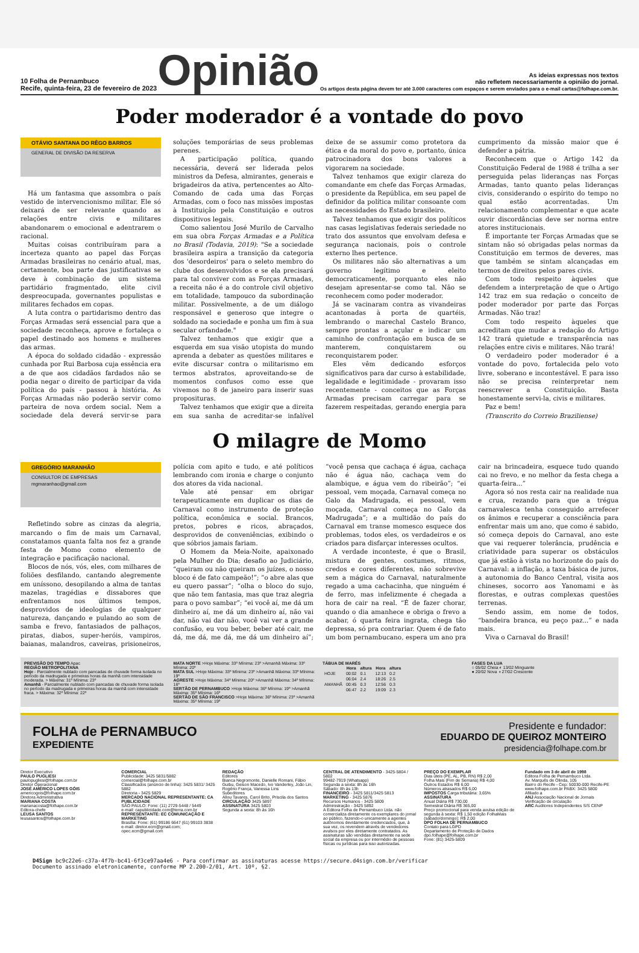10 Folha de Pernambuco
Recife, quinta-feira, 23 de fevereiro de 2023
Opinião
As ideias expressas nos textos
não refletem necessariamente a opinião do jornal.
Os artigos desta página devem ter até 3.000 caracteres com espaços e serem enviados para o e-mail cartas@folhape.com.br.
Poder moderador é a vontade do povo
OTÁVIO SANTANA DO RÊGO BARROS
GENERAL DE DIVISÃO DA RESERVA
Há um fantasma que assombra o país vestido de intervencionismo militar. Ele só deixará de ser relevante quando as relações entre civis e militares abandonarem o emocional e adentrarem o racional.
Muitas coisas contribuíram para a incerteza quanto ao papel das Forças Armadas brasileiras no cenário atual, mas, certamente, boa parte das justificativas se deve à combinação de um sistema partidário fragmentado, elite civil despreocupada, governantes populistas e militares fechados em copas.
A luta contra o partidarismo dentro das Forças Armadas será essencial para que a sociedade reconheça, aprove e fortaleça o papel destinado aos homens e mulheres das armas.
A época do soldado cidadão - expressão cunhada por Rui Barbosa cuja essência era a de que aos cidadãos fardados não se podia negar o direito de participar da vida política do país - passou à história. As Forças Armadas não poderão servir como parteira de nova ordem social. Nem a sociedade dela deverá servir-se para soluções temporárias de seus problemas perenes.
A participação política, quando necessária, deverá ser liderada pelos ministros da Defesa, almirantes, generais e brigadeiros da ativa, pertencentes ao Alto-Comando de cada uma das Forças Armadas, com o foco nas missões impostas à Instituição pela Constituição e outros dispositivos legais.
Como salientou José Murilo de Carvalho em sua obra Forças Armadas e a Política no Brasil (Todavia, 2019): "Se a sociedade brasileira aspira a transição da categoria dos 'desordeiros' para o seleto membro do clube dos desenvolvidos e se ela precisará para tal conviver com as Forças Armadas, a receita não é a do controle civil objetivo em totalidade, tampouco da subordinação militar. Possivelmente, a de um diálogo responsável e generoso que integre o soldado na sociedade e ponha um fim à sua secular orfandade."
Talvez tenhamos que exigir que a esquerda em sua visão utopista do mundo aprenda a debater as questões militares e evite discursar contra o militarismo em termos abstratos, aproveitando-se de momentos confusos como esse que vivemos no 8 de janeiro para inserir suas proposituras.
Talvez tenhamos que exigir que a direita em sua sanha de acreditar-se infalível deixe de se assumir como protetora da ética e da moral do povo e, portanto, única patrocinadora dos bons valores a vigorarem na sociedade.
Talvez tenhamos que exigir clareza do comandante em chefe das Forças Armadas, o presidente da República, em seu papel de definidor da política militar consoante com as necessidades do Estado brasileiro.
Talvez tenhamos que exigir dos políticos nas casas legislativas federais seriedade no trato dos assuntos que envolvam defesa e segurança nacionais, pois o controle externo lhes pertence.
Os militares não são alternativas a um governo legítimo e eleito democraticamente, porquanto eles não desejam apresentar-se como tal. Não se reconhecem como poder moderador.
Já se vacinaram contra as vivandeiras acantonadas à porta de quartéis, lembrando o marechal Castelo Branco, sempre prontas a açular e indicar um caminho de confrontação em busca de se manterem, conquistarem ou reconquistarem poder.
Eles vêm dedicando esforços significativos para dar curso à estabilidade, legalidade e legitimidade - provaram isso recentemente - conceitos que as Forças Armadas precisam carregar para se fazerem respeitadas, gerando energia para cumprimento da missão maior que é defender a pátria.
Reconhecem que o Artigo 142 da Constituição Federal de 1988 é trilha a ser perseguida pelas lideranças nas Forças Armadas, tanto quanto pelas lideranças civis, considerando o espírito do tempo no qual estão acorrentadas. Um relacionamento complementar e que acate ouvir discordâncias deve ser norma entre atores institucionais.
É importante ter Forças Armadas que se sintam não só obrigadas pelas normas da Constituição em termos de deveres, mas que também se sintam alcançadas em termos de direitos pelos pares civis.
Com todo respeito àqueles que defendem a interpretação de que o Artigo 142 traz em sua redação o conceito de poder moderador por parte das Forças Armadas. Não traz!
Com todo respeito àqueles que acreditam que mudar a redação do Artigo 142 trará quietude e transparência nas relações entre civis e militares. Não trará!
O verdadeiro poder moderador é a vontade do povo, fortalecida pelo voto livre, soberano e incontestável. E para isso não se precisa reinterpretar nem reescrever a Constituição. Basta honestamente servi-la, civis e militares.
Paz e bem!
(Transcrito do Correio Braziliense)
O milagre de Momo
GREGÓRIO MARANHÃO
CONSULTOR DE EMPRESAS
mgmaranhao@gmail.com
Refletindo sobre as cinzas da alegria, marcando o fim de mais um Carnaval, constatamos quanta falta nos fez a grande festa de Momo como elemento de integração e pacificação nacional.
Blocos de nós, vós, eles, com milhares de foliões desfilando, cantando alegremente em uníssono, desopilando a alma de tantas mazelas, tragédias e dissabores que enfrentamos nos últimos tempos, desprovidos de ideologias de qualquer natureza, dançando e pulando ao som de samba e frevo, fantasiados de palhaços, piratas, diabos, super-heróis, vampiros, baianas, malandros, caveiras, prisioneiros, polícia com apito e tudo, e até políticos lembrando com ironia e charge o conjunto dos atores da vida nacional.
Vale até pensar em obrigar terapeuticamente em duplicar os dias de Carnaval como instrumento de proteção política, econômica e social. Brancos, pretos, pobres e ricos, abraçados, desprovidos de conveniências, exibindo o que sóbrios jamais fariam.
O Homem da Meia-Noite, apaixonado pela Mulher do Dia; desafio ao Judiciário, “queiram ou não queiram os juízes, o nosso bloco é de fato campeão!”; “o abre alas que eu quero passar”; “olha o bloco do sujo, que não tem fantasia, mas que traz alegria para o povo sambar”; “ei você aí, me dá um dinheiro aí, me dá um dinheiro aí, não vai dar, não vai dar não, você vai ver a grande confusão, eu vou beber, beber até cair, me dá, me dá, me dá, me dá um dinheiro aí”; “você pensa que cachaça é água, cachaça não é água não, cachaça vem do alambique, e água vem do ribeirão”; “ei pessoal, vem moçada, Carnaval começa no Galo da Madrugada, ei pessoal, vem moçada, Carnaval começa no Galo da Madrugada”; e a multidão do país do Carnaval em transe momesco esquece dos problemas, todos eles, os verdadeiros e os criados para disfarçar interesses ocultos.
A verdade inconteste, é que o Brasil, mistura de gentes, costumes, ritmos, credos e cores diferentes, não sobrevive sem a mágica do Carnaval, naturalmente regado a uma cachacinha, que ninguém é de ferro, mas infelizmente é chegada a hora de cair na real. “É de fazer chorar, quando o dia amanhece e obriga o frevo a acabar, ó quarta feira ingrata, chega tão depressa, só pra contrariar. Quem é de fato um bom pernambucano, espera um ano pra cair na brincadeira, esquece tudo quando cai no frevo, e no melhor da festa chega a quarta-feira...”
Agora só nos resta cair na realidade nua e crua, rezando para que a trégua carnavalesca tenha conseguido arrefecer os ânimos e recuperar a consciência para enfrentar mais um ano, que como é sabido, só começa depois do Carnaval, ano este que vai requerer tolerância, prudência e criatividade para superar os obstáculos que já estão à vista no horizonte do país do Carnaval: a inflação, a taxa básica de juros, a autonomia do Banco Central, visita aos chineses, socorro aos Yanomami e às florestas, e outras complexas questões terrenas.
Sendo assim, em nome de todos, “bandeira branca, eu peço paz...” e nada mais.
Viva o Carnaval do Brasil!
PREVISÃO DO TEMPO Apac
REGIÃO METROPOLITANA
Hoje - Parcialmente nublado com pancadas de chuvade forma isolada no período da madrugada e primeiras horas da manhã com intensidade moderada. > Máxima: 31º Mínima: 23º
Amanhã - Parcialmente nublado com pancadas de chuvade forma isolada no período da madrugada e primeiras horas da manhã com intensidade fraca. > Máxima: 32º Mínima: 22º
MATA NORTE >Hoje Máxima: 33º Mínima: 23º >Amanhã Máxima: 33º Mínima: 20º
MATA SUL >Hoje Máxima: 33º Mínima: 23º >Amanhã Máxima: 33º Mínima: 19º
AGRESTE >Hoje Máxima: 34º Mínima: 20º >Amanhã Máxima: 34º Mínima: 16º
SERTÃO DE PERNAMBUCO >Hoje Máxima: 36º Mínima: 19º >Amanhã Máxima: 35º Mínima: 16º
SERTÃO DE SÃO FRANCISCO >Hoje Máxima: 36º Mínima: 23º >Amanhã Máxima: 35º Mínima: 19º
TÁBUA DE MARÉS
| | Hora | altura | Hora | altura |
| --- | --- | --- | --- | --- |
| HOJE | 00:02 | 0.1 | 12:13 | 0.2 |
| | 06:04 | 2.4 | 18:26 | 2.5 |
| AMANHÃ | 00:45 | 0.3 | 12:56 | 0.3 |
| | 06:47 | 2.2 | 19:09 | 2.3 |
FASES DA LUA
○ 05/02 Cheia ◐ 13/02 Minguante
● 20/02 Nova ◑ 27/02 Crescente
FOLHA de PERNAMBUCO
EXPEDIENTE
Presidente e fundador:
EDUARDO DE QUEIROZ MONTEIRO
presidencia@folhape.com.br
Diretor Executivo
PAULO PUGLIESI
paulopugliesi@folhape.com.br
Diretor Operacional
JOSÉ AMÉRICO LOPES GÓIS
americogois@folhape.com.br
Diretora Administrativa
MARIANA COSTA
marianacosta@folhape.com.br
Editora-chefe
LEUSA SANTOS
leusasantos@folhape.com.br
COMERCIAL
Publicidade: 3425 5831/5882
comercial@folhape.com.br
Classificados (anúncio de linha): 3425 5831/ 3425 5882
Diretoria - 3425 5829
MERCADO NACIONAL REPRESENTANTE: CA PUBLICIDADE
SÃO PAULO: Fone: (11) 2729-5448 / 5449
e-mail: capublicidade.com@terra.com.br
REPRESENTANTE: EC COMUNICAÇÃO E MARKETING
Brasília: Fone: (61) 99186 6647 (61) 99103 3838
e-mail: diretor.ecm@gmail.com; opec.ecm@gmail.com
REDAÇÃO
Editores
Bianca Negromonte, Danielle Romani, Fábio Guibu, Geison Macedo, Ivo Vanderley, João Lin, Rogério França, Vanessa Lins
Subeditores
Allou Tavares, Carol Brito, Priscila dos Santos
CIRCULAÇÃO 3425 5897
ASSINATURA 3425 5803
Segunda a sexta: 8h às 16h
CENTRAL DE ATENDIMENTO - 3425-5804 / 5802
99482-7919 (Whatsapp)
Segunda a sexta: 8h às 16h
Sábado: 8h às 13h
FINANCEIRO - 3425 5811/3425 5813
MARKETING - 3425 5876
Recursos Humanos - 3425 5809
Administração - 3425 5892
A Editora Folha de Pernambuco Ltda. não comercializa diretamente os exemplares do jornal ao público, fazendo-o unicamente a agentes autônomos devidamente credenciados, que, à sua vez, os revendem através de vendedores avulsos por eles diretamente contratados. As assinaturas são vendidas diretamente na sede social da empresa ou por intermédio de pessoas físicas ou jurídicas para isso autorizadas.
PREÇO DO EXEMPLAR
Dias úteis (PE, AL, PB, RN) R$ 2,00
Folha Mais (Fim de Semana) R$ 4,00
Outros Estados R$ 6,00
Números atrasados R$ 6,00
IMPOSTOS Carga tributária: 3,65%
ASSINATURA
Anual Diária R$ 730,00
Semestral Diária R$ 365,00
Preço promocional para venda avulsa edição de segunda à sexta: R$ 1,50 edição FolhaMais (sábado/domingo): R$ 2,00
DPO FOLHA DE PERNAMBUCO
Contato para LGPD
Departamento de Proteção de Dados
dpo.folhape@folhape.com.br
Fone: (81) 3425-5809
Fundado em 3 de abril de 1998
Editora Folha de Pernambuco Ltda.
Av. Marquês de Olinda, 105
Bairro do Recife - Cep: 50030-000 Recife-PE
www.folhape.com.br PABX: 3425 5800
Afiliado a
ANJ Associação Nacional de Jornais
Verificação de circulação
ARC Auditores Independentes S/S CENP
D4Sign bc9c22e6-c37a-4f7b-bc41-6f3ce97aa4e6 - Para confirmar as assinaturas acesse https://secure.d4sign.com.br/verificar
Documento assinado eletronicamente, conforme MP 2.200-2/01, Art. 10º, §2.